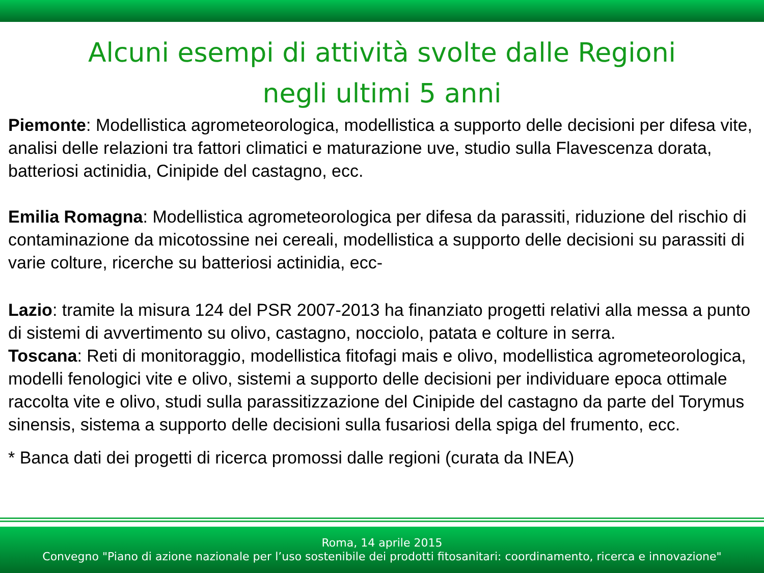Alcuni esempi di attività svolte dalle Regioni
negli ultimi 5 anni
Piemonte: Modellistica agrometeorologica, modellistica a supporto delle decisioni per difesa vite, analisi delle relazioni tra fattori climatici e maturazione uve, studio sulla Flavescenza dorata, batteriosi actinidia, Cinipide del castagno, ecc.
Emilia Romagna: Modellistica agrometeorologica per difesa da parassiti, riduzione del rischio di contaminazione da micotossine nei cereali, modellistica a supporto delle decisioni su parassiti di varie colture, ricerche su batteriosi actinidia, ecc-
Lazio: tramite la misura 124 del PSR 2007-2013 ha finanziato progetti relativi alla messa a punto di sistemi di avvertimento su olivo, castagno, nocciolo, patata e colture in serra.
Toscana: Reti di monitoraggio, modellistica fitofagi mais e olivo, modellistica agrometeorologica, modelli fenologici vite e olivo, sistemi a supporto delle decisioni per individuare epoca ottimale raccolta vite e olivo, studi sulla parassitizzazione del Cinipide del castagno da parte del Torymus sinensis, sistema a supporto delle decisioni sulla fusariosi della spiga del frumento, ecc.
* Banca dati dei progetti di ricerca promossi dalle regioni (curata da INEA)
Roma, 14 aprile 2015
Convegno "Piano di azione nazionale per l’uso sostenibile dei prodotti fitosanitari: coordinamento, ricerca e innovazione"